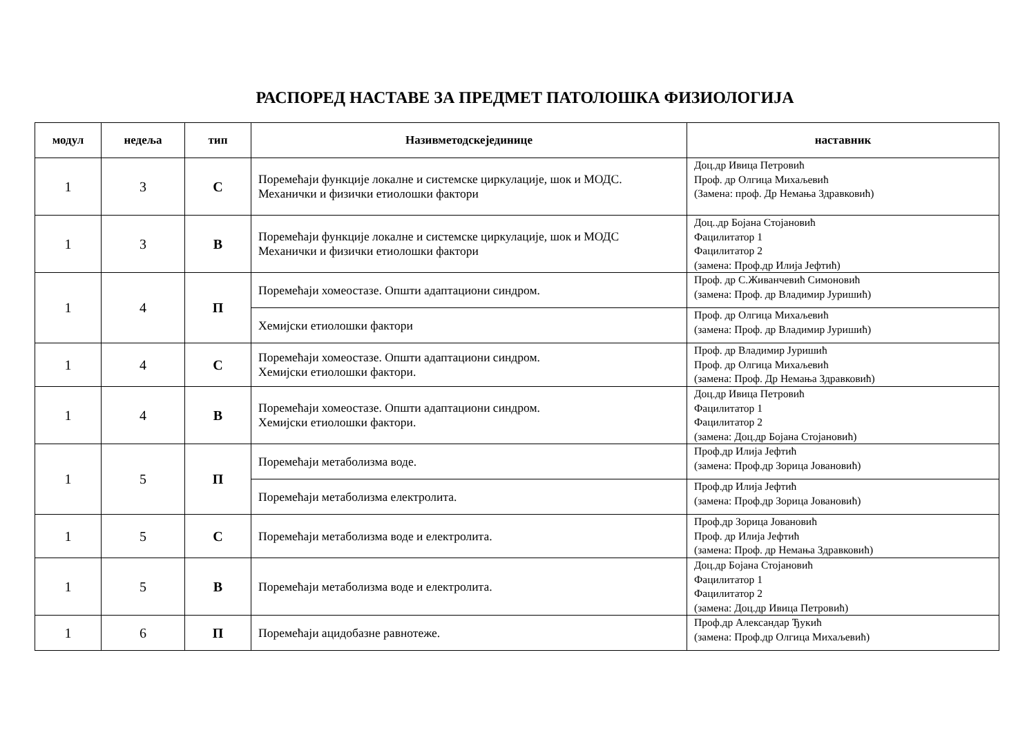РАСПОРЕД НАСТАВЕ ЗА ПРЕДМЕТ ПАТОЛОШКА ФИЗИОЛОГИЈА
| модул | недеља | тип | Називметодскејединице | наставник |
| --- | --- | --- | --- | --- |
| 1 | 3 | С | Поремећаји функције локалне и системске циркулације, шок и МОДС. Механички и физички етиолошки фактори | Доц.др Ивица Петровић Проф. др Олгица Михаљевић (Замена: проф. Др Немања Здравковић) |
| 1 | 3 | В | Поремећаји функције локалне и системске циркулације, шок и МОДС Механички и физички етиолошки фактори | Доц..др Бојана Стојановић Фацилитатор 1 Фацилитатор 2 (замена: Проф.др Илија Јефтић) |
| 1 | 4 | П | Поремећаји хомеостазе. Општи адаптациони синдром. | Проф. др С.Живанчевић Симоновић (замена: Проф. др Владимир Јуришић) |
| | | | Хемијски етиолошки фактори | Проф. др Олгица Михаљевић (замена: Проф. др Владимир Јуришић) |
| 1 | 4 | С | Поремећаји хомеостазе. Општи адаптациони синдром. Хемијски етиолошки фактори. | Проф. др Владимир Јуришић Проф. др Олгица Михаљевић (замена: Проф. Др Немања Здравковић) |
| 1 | 4 | В | Поремећаји хомеостазе. Општи адаптациони синдром. Хемијски етиолошки фактори. | Доц.др Ивица Петровић Фацилитатор 1 Фацилитатор 2 (замена: Доц.др Бојана Стојановић) |
| 1 | 5 | П | Поремећаји метаболизма воде. | Проф.др Илија Јефтић (замена: Проф.др Зорица Јовановић) |
| | | | Поремећаји метаболизма електролита. | Проф.др Илија Јефтић (замена: Проф.др Зорица Јовановић) |
| 1 | 5 | С | Поремећаји метаболизма воде и електролита. | Проф.др Зорица Јовановић Проф. др Илија Јефтић (замена: Проф. др Немања Здравковић) |
| 1 | 5 | В | Поремећаји метаболизма воде и електролита. | Доц.др Бојана Стојановић Фацилитатор 1 Фацилитатор 2 (замена: Доц.др Ивица Петровић) |
| 1 | 6 | П | Поремећаји ацидобазне равнотеже. | Проф.др Александар Ђукић (замена: Проф.др Олгица Михаљевић) |